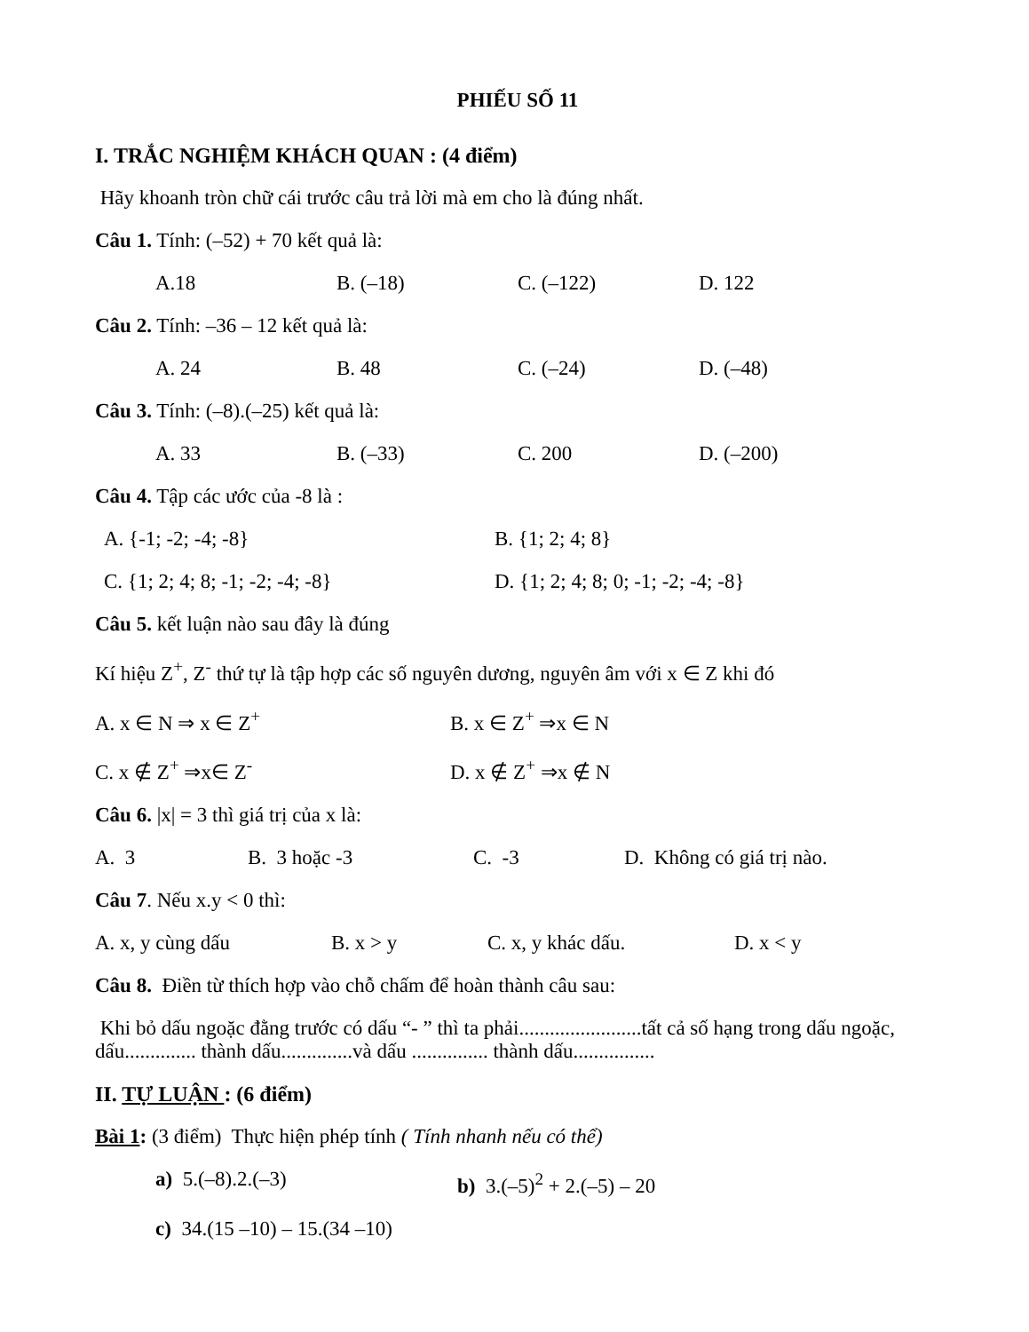PHIẾU SỐ 11
I. TRẮC NGHIỆM KHÁCH QUAN : (4 điểm)
Hãy khoanh tròn chữ cái trước câu trả lời mà em cho là đúng nhất.
Câu 1. Tính: (–52) + 70 kết quả là:
A.18 B. (–18) C. (–122) D. 122
Câu 2. Tính: –36 – 12 kết quả là:
A. 24 B. 48 C. (–24) D. (–48)
Câu 3. Tính: (–8).(–25) kết quả là:
A. 33 B. (–33) C. 200 D. (–200)
Câu 4. Tập các ước của -8 là :
A. {-1; -2; -4; -8} B. {1; 2; 4; 8}
C. {1; 2; 4; 8; -1; -2; -4; -8} D. {1; 2; 4; 8; 0; -1; -2; -4; -8}
Câu 5. kết luận nào sau đây là đúng
Kí hiệu Z<sup>+</sup>, Z<sup>-</sup> thứ tự là tập hợp các số nguyên dương, nguyên âm với x ∈ Z khi đó
A. x ∈ N ⇒ x ∈ Z<sup>+</sup> B. x ∈ Z<sup>+</sup> ⇒x ∈ N
C. x ∉ Z<sup>+</sup> ⇒x∈ Z<sup>-</sup> D. x ∉ Z<sup>+</sup> ⇒x ∉ N
Câu 6. |x| = 3 thì giá trị của x là:
A. 3 B. 3 hoặc -3 C. -3 D. Không có giá trị nào.
Câu 7. Nếu x.y < 0 thì:
A. x, y cùng dấu B. x > y C. x, y khác dấu. D. x < y
Câu 8. Điền từ thích hợp vào chỗ chấm để hoàn thành câu sau:
Khi bỏ dấu ngoặc đằng trước có dấu “- ” thì ta phải........................tất cả số hạng trong dấu ngoặc, dấu.............. thành dấu..............và dấu ............... thành dấu................
II. TỰ LUẬN : (6 điểm)
Bài 1: (3 điểm) Thực hiện phép tính ( Tính nhanh nếu có thể)
a) 5.(–8).2.(–3) b) 3.(–5)<sup>2</sup> + 2.(–5) – 20
c) 34.(15 –10) – 15.(34 –10)